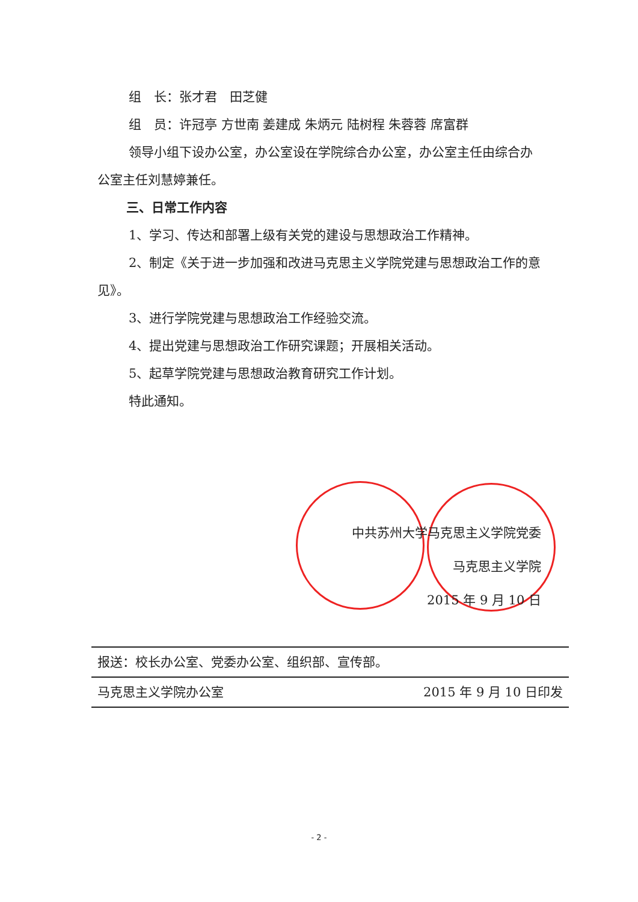组　长：张才君　田芝健
组　员：许冠亭 方世南 姜建成 朱炳元 陆树程 朱蓉蓉 席富群
领导小组下设办公室，办公室设在学院综合办公室，办公室主任由综合办公室主任刘慧婷兼任。
三、日常工作内容
1、学习、传达和部署上级有关党的建设与思想政治工作精神。
2、制定《关于进一步加强和改进马克思主义学院党建与思想政治工作的意见》。
3、进行学院党建与思想政治工作经验交流。
4、提出党建与思想政治工作研究课题；开展相关活动。
5、起草学院党建与思想政治教育研究工作计划。
特此通知。
中共苏州大学马克思主义学院党委
马克思主义学院
2015 年 9 月 10 日
报送：校长办公室、党委办公室、组织部、宣传部。
马克思主义学院办公室 2015 年 9 月 10 日印发
- 2 -